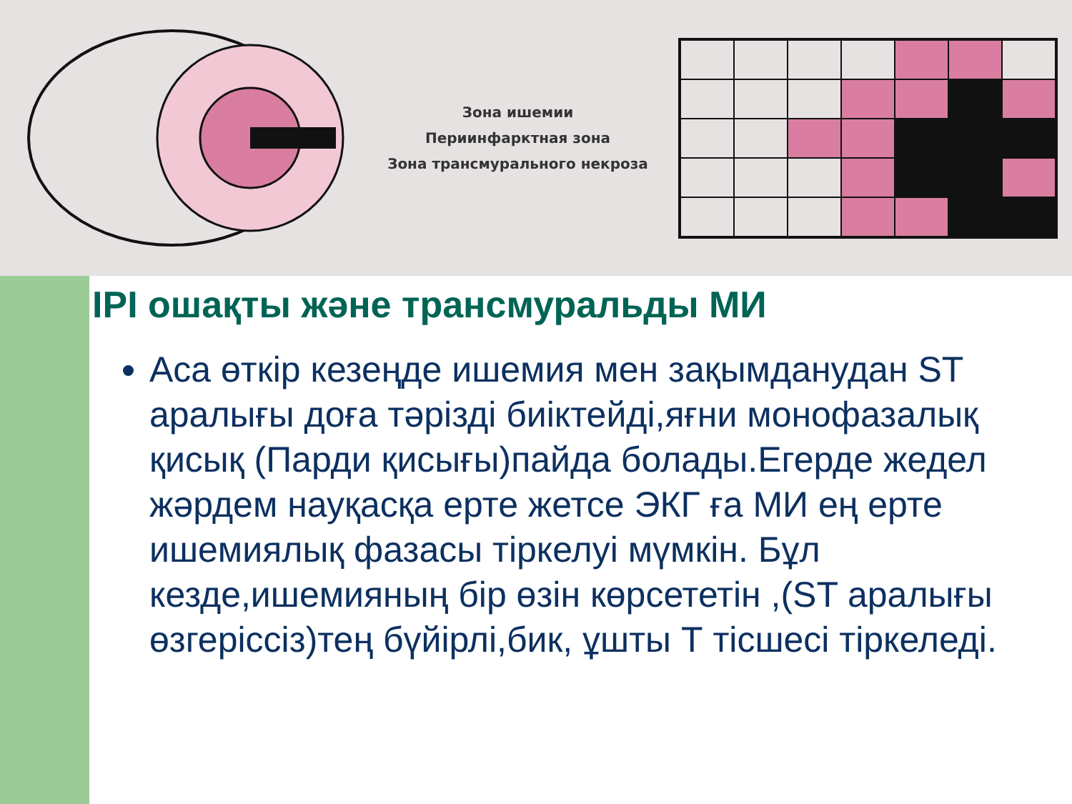Зона ишемии
Периинфарктная зона
Зона трансмурального некроза
IPI ошақты және трансмуральды МИ
Аса өткір кезеңде ишемия мен зақымданудан ST аралығы доға тәрізді биіктейді,яғни монофазалық қисық (Парди қисығы)пайда болады.Егерде жедел жәрдем науқасқа ерте жетсе ЭКГ ға МИ ең ерте ишемиялық фазасы тіркелуі мүмкін. Бұл кезде,ишемияның бір өзін көрсететін ,(ST аралығы өзгеріссіз)тең бүйірлі,бик, ұшты Т тісшесі тіркеледі.